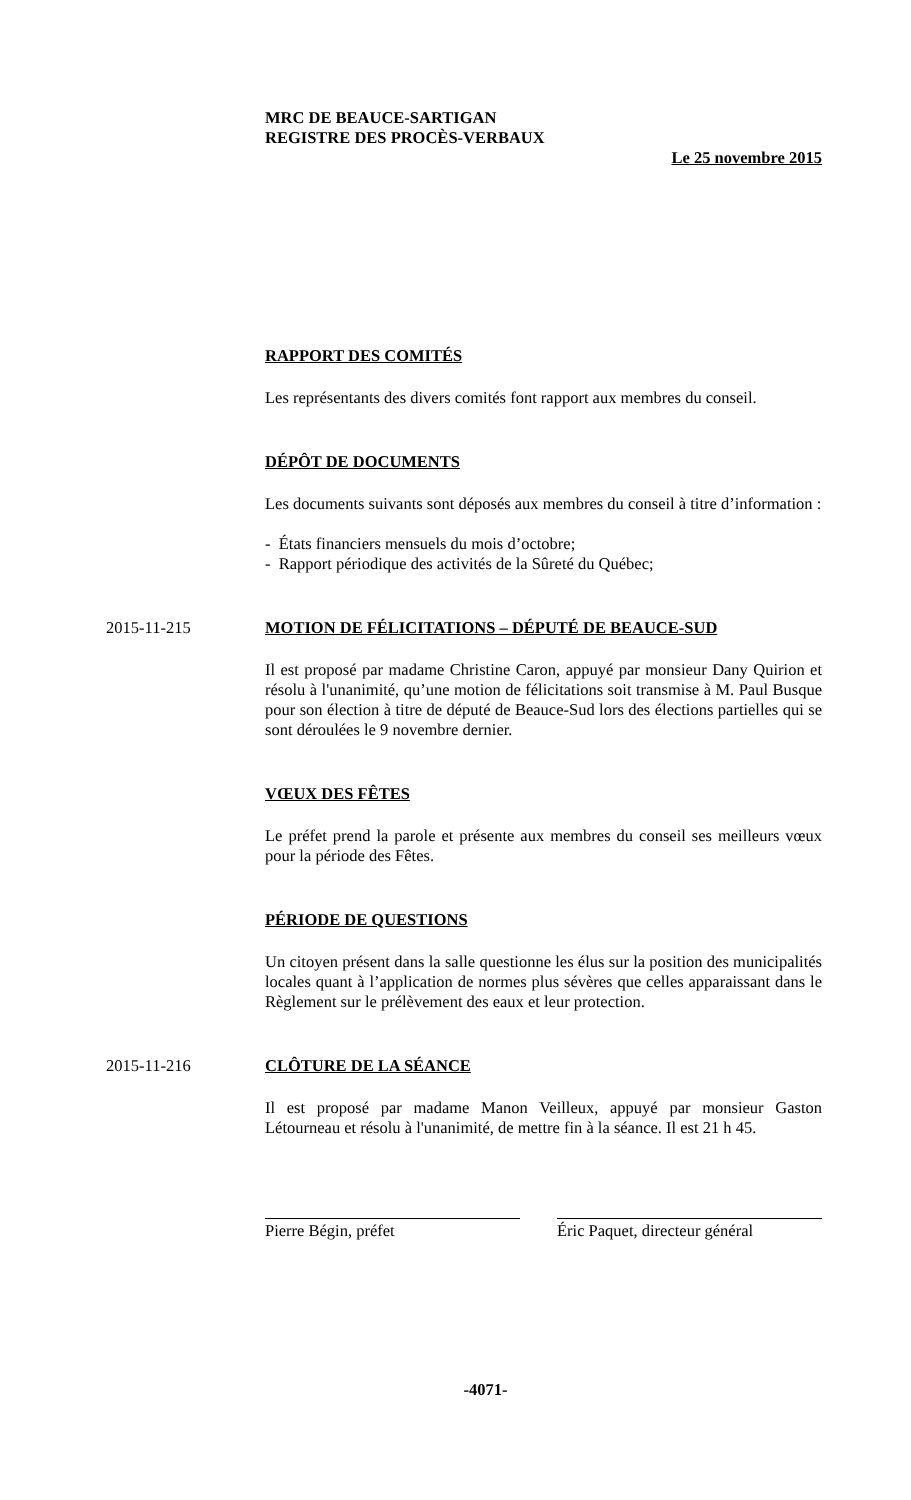MRC DE BEAUCE-SARTIGAN
REGISTRE DES PROCÈS-VERBAUX
Le 25 novembre 2015
RAPPORT DES COMITÉS
Les représentants des divers comités font rapport aux membres du conseil.
DÉPÔT DE DOCUMENTS
Les documents suivants sont déposés aux membres du conseil à titre d’information :
- États financiers mensuels du mois d’octobre;
- Rapport périodique des activités de la Sûreté du Québec;
2015-11-215 MOTION DE FÉLICITATIONS – DÉPUTÉ DE BEAUCE-SUD
Il est proposé par madame Christine Caron, appuyé par monsieur Dany Quirion et résolu à l'unanimité, qu’une motion de félicitations soit transmise à M. Paul Busque pour son élection à titre de député de Beauce-Sud lors des élections partielles qui se sont déroulées le 9 novembre dernier.
VŒUX DES FÊTES
Le préfet prend la parole et présente aux membres du conseil ses meilleurs vœux pour la période des Fêtes.
PÉRIODE DE QUESTIONS
Un citoyen présent dans la salle questionne les élus sur la position des municipalités locales quant à l’application de normes plus sévères que celles apparaissant dans le Règlement sur le prélèvement des eaux et leur protection.
2015-11-216 CLÔTURE DE LA SÉANCE
Il est proposé par madame Manon Veilleux, appuyé par monsieur Gaston Létourneau et résolu à l'unanimité, de mettre fin à la séance. Il est 21 h 45.
Pierre Bégin, préfet Éric Paquet, directeur général
-4071-